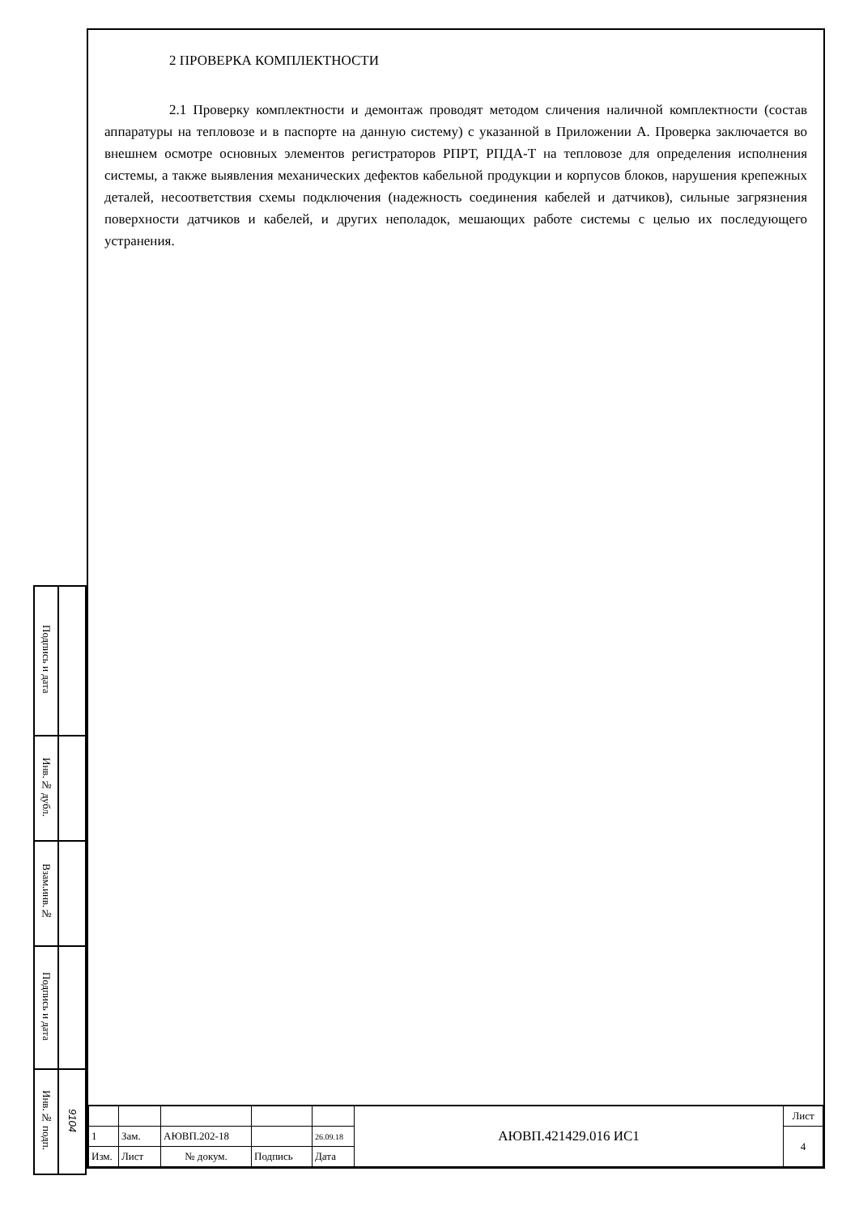| Подпись и дата | |
| Инв.№ дубл. | |
| Взам.инв.№ | |
| Подпись и дата | |
| Инв.№ подп. | 9104 |
2 ПРОВЕРКА КОМПЛЕКТНОСТИ
2.1 Проверку комплектности и демонтаж проводят методом сличения наличной комплектности (состав аппаратуры на тепловозе и в паспорте на данную систему) с указанной в Приложении А. Проверка заключается во внешнем осмотре основных элементов регистраторов РПРТ, РПДА-Т на тепловозе для определения исполнения системы, а также выявления механических дефектов кабельной продукции и корпусов блоков, нарушения крепежных деталей, несоответствия схемы подключения (надежность соединения кабелей и датчиков), сильные загрязнения поверхности датчиков и кабелей, и других неполадок, мешающих работе системы с целью их последующего устранения.
| | | | | | АЮВП.421429.016 ИС1 | Лист |
| 1 | Зам. | АЮВП.202-18 | | 26.09.18 | | 4 |
| Изм. | Лист | № докум. | Подпись | Дата | | |